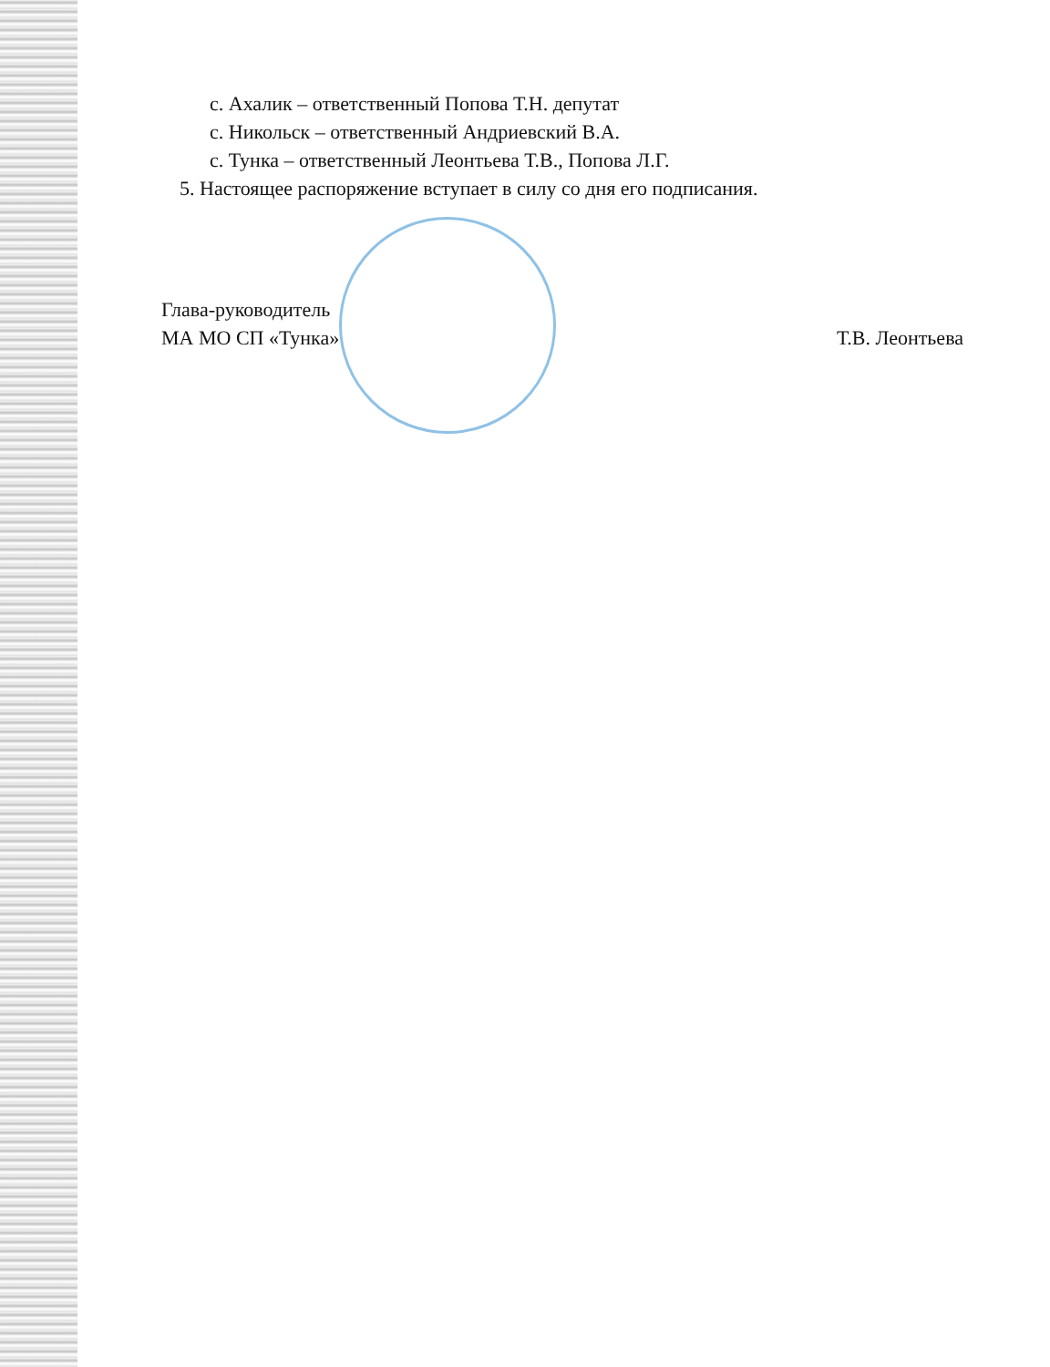с. Ахалик – ответственный Попова Т.Н. депутат
с. Никольск – ответственный Андриевский В.А.
с. Тунка – ответственный Леонтьева Т.В., Попова Л.Г.
5. Настоящее распоряжение вступает в силу со дня его подписания.
Глава-руководитель
МА МО СП «Тунка» Т.В. Леонтьева